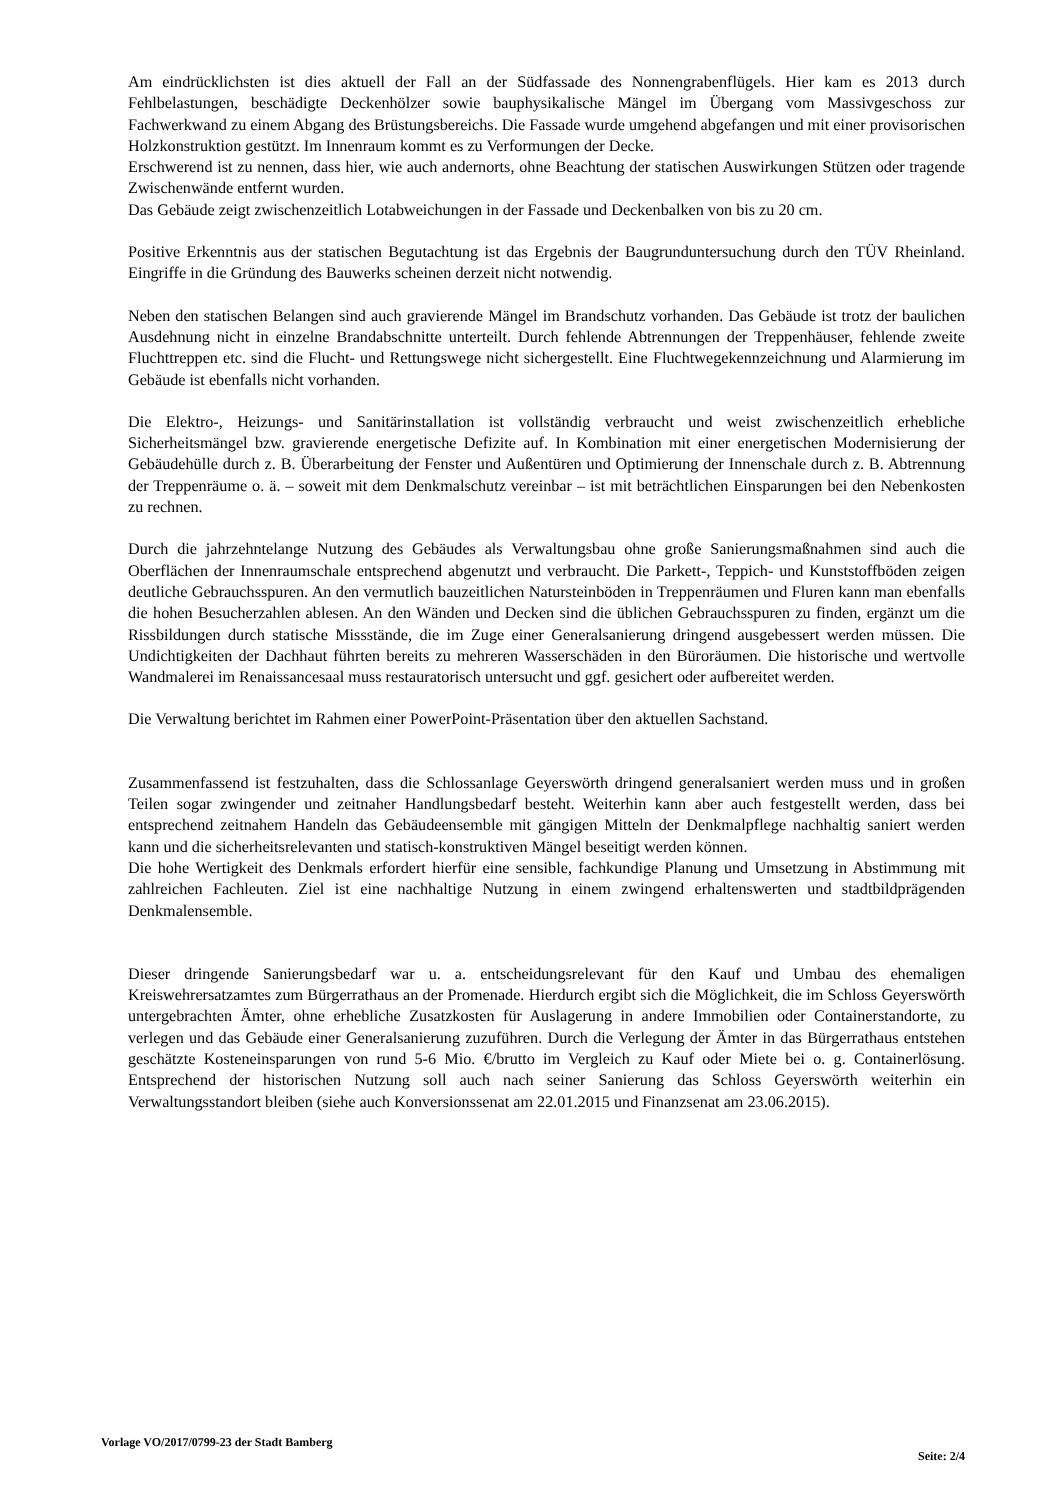Am eindrücklichsten ist dies aktuell der Fall an der Südfassade des Nonnengrabenflügels. Hier kam es 2013 durch Fehlbelastungen, beschädigte Deckenhölzer sowie bauphysikalische Mängel im Übergang vom Massivgeschoss zur Fachwerkwand zu einem Abgang des Brüstungsbereichs. Die Fassade wurde umgehend abgefangen und mit einer provisorischen Holzkonstruktion gestützt. Im Innenraum kommt es zu Verformungen der Decke.
Erschwerend ist zu nennen, dass hier, wie auch andernorts, ohne Beachtung der statischen Auswirkungen Stützen oder tragende Zwischenwände entfernt wurden.
Das Gebäude zeigt zwischenzeitlich Lotabweichungen in der Fassade und Deckenbalken von bis zu 20 cm.
Positive Erkenntnis aus der statischen Begutachtung ist das Ergebnis der Baugrunduntersuchung durch den TÜV Rheinland. Eingriffe in die Gründung des Bauwerks scheinen derzeit nicht notwendig.
Neben den statischen Belangen sind auch gravierende Mängel im Brandschutz vorhanden. Das Gebäude ist trotz der baulichen Ausdehnung nicht in einzelne Brandabschnitte unterteilt. Durch fehlende Abtrennungen der Treppenhäuser, fehlende zweite Fluchttreppen etc. sind die Flucht- und Rettungswege nicht sichergestellt. Eine Fluchtwegekennzeichnung und Alarmierung im Gebäude ist ebenfalls nicht vorhanden.
Die Elektro-, Heizungs- und Sanitärinstallation ist vollständig verbraucht und weist zwischenzeitlich erhebliche Sicherheitsmängel bzw. gravierende energetische Defizite auf. In Kombination mit einer energetischen Modernisierung der Gebäudehülle durch z. B. Überarbeitung der Fenster und Außentüren und Optimierung der Innenschale durch z. B. Abtrennung der Treppenräume o. ä. – soweit mit dem Denkmalschutz vereinbar – ist mit beträchtlichen Einsparungen bei den Nebenkosten zu rechnen.
Durch die jahrzehntelange Nutzung des Gebäudes als Verwaltungsbau ohne große Sanierungsmaßnahmen sind auch die Oberflächen der Innenraumschale entsprechend abgenutzt und verbraucht. Die Parkett-, Teppich- und Kunststoffböden zeigen deutliche Gebrauchsspuren. An den vermutlich bauzeitlichen Natursteinböden in Treppenräumen und Fluren kann man ebenfalls die hohen Besucherzahlen ablesen. An den Wänden und Decken sind die üblichen Gebrauchsspuren zu finden, ergänzt um die Rissbildungen durch statische Missstände, die im Zuge einer Generalsanierung dringend ausgebessert werden müssen. Die Undichtigkeiten der Dachhaut führten bereits zu mehreren Wasserschäden in den Büroräumen. Die historische und wertvolle Wandmalerei im Renaissancesaal muss restauratorisch untersucht und ggf. gesichert oder aufbereitet werden.
Die Verwaltung berichtet im Rahmen einer PowerPoint-Präsentation über den aktuellen Sachstand.
Zusammenfassend ist festzuhalten, dass die Schlossanlage Geyerswörth dringend generalsaniert werden muss und in großen Teilen sogar zwingender und zeitnaher Handlungsbedarf besteht. Weiterhin kann aber auch festgestellt werden, dass bei entsprechend zeitnahem Handeln das Gebäudeensemble mit gängigen Mitteln der Denkmalpflege nachhaltig saniert werden kann und die sicherheitsrelevanten und statisch-konstruktiven Mängel beseitigt werden können.
Die hohe Wertigkeit des Denkmals erfordert hierfür eine sensible, fachkundige Planung und Umsetzung in Abstimmung mit zahlreichen Fachleuten. Ziel ist eine nachhaltige Nutzung in einem zwingend erhaltenswerten und stadtbildprägenden Denkmalensemble.
Dieser dringende Sanierungsbedarf war u. a. entscheidungsrelevant für den Kauf und Umbau des ehemaligen Kreiswehrersatzamtes zum Bürgerrathaus an der Promenade. Hierdurch ergibt sich die Möglichkeit, die im Schloss Geyerswörth untergebrachten Ämter, ohne erhebliche Zusatzkosten für Auslagerung in andere Immobilien oder Containerstandorte, zu verlegen und das Gebäude einer Generalsanierung zuzuführen. Durch die Verlegung der Ämter in das Bürgerrathaus entstehen geschätzte Kosteneinsparungen von rund 5-6 Mio. €/brutto im Vergleich zu Kauf oder Miete bei o. g. Containerlösung. Entsprechend der historischen Nutzung soll auch nach seiner Sanierung das Schloss Geyerswörth weiterhin ein Verwaltungsstandort bleiben (siehe auch Konversionssenat am 22.01.2015 und Finanzsenat am 23.06.2015).
Vorlage VO/2017/0799-23 der Stadt Bamberg Seite: 2/4